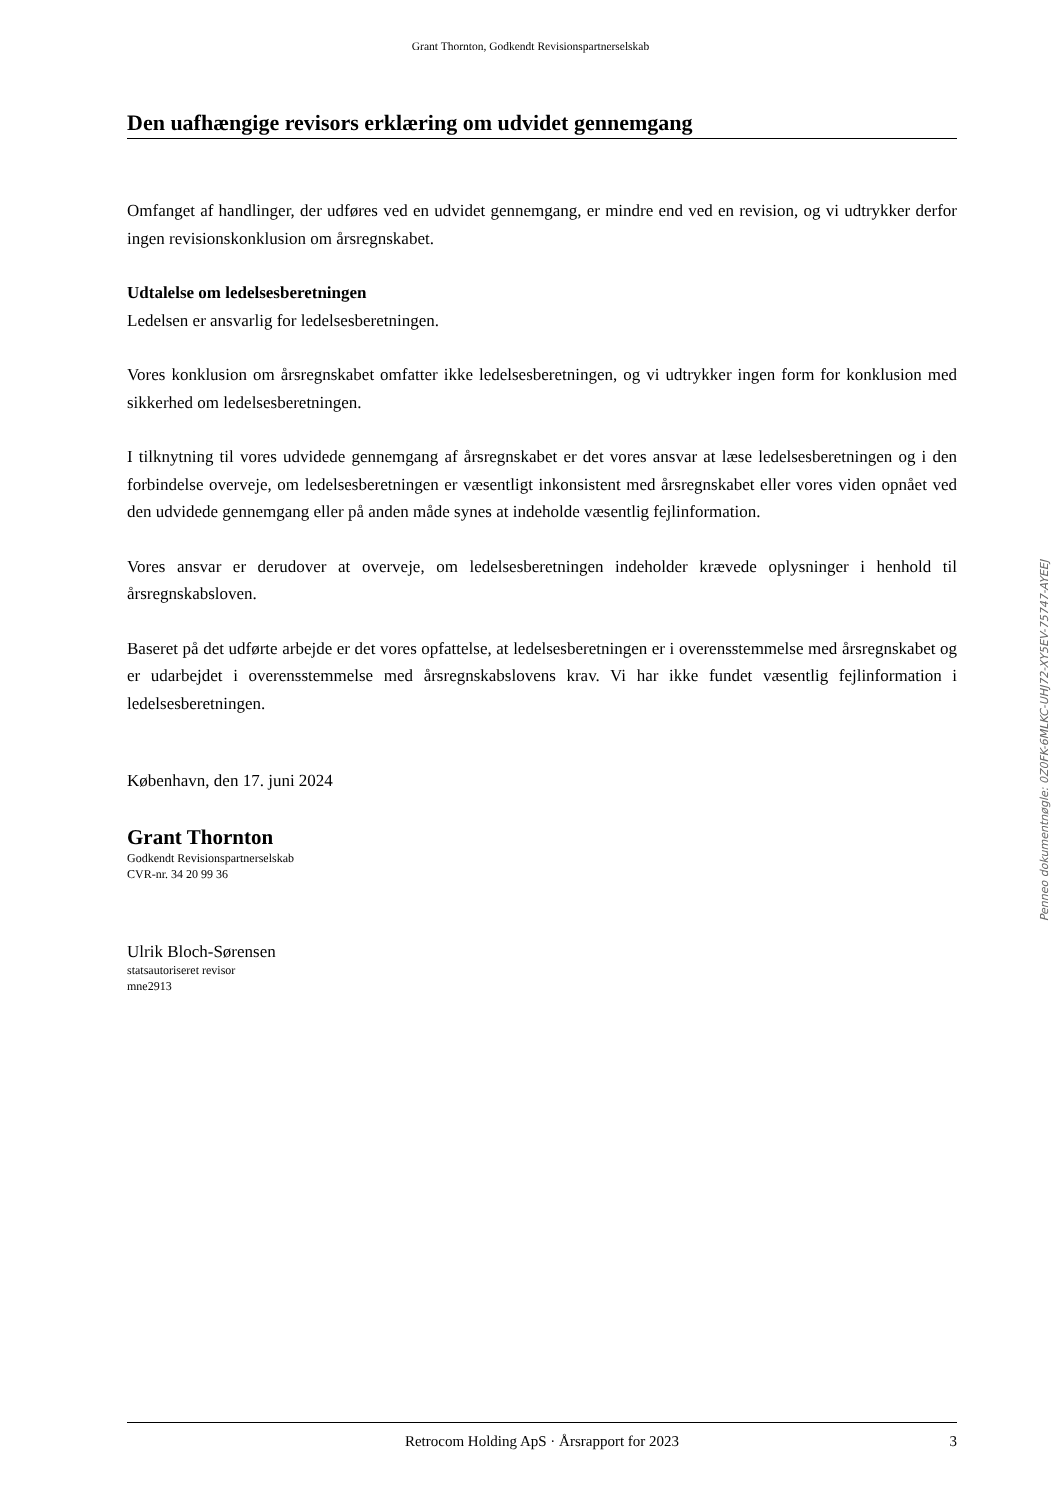Grant Thornton, Godkendt Revisionspartnerselskab
Den uafhængige revisors erklæring om udvidet gennemgang
Omfanget af handlinger, der udføres ved en udvidet gennemgang, er mindre end ved en revision, og vi udtrykker derfor ingen revisionskonklusion om årsregnskabet.
Udtalelse om ledelsesberetningen
Ledelsen er ansvarlig for ledelsesberetningen.
Vores konklusion om årsregnskabet omfatter ikke ledelsesberetningen, og vi udtrykker ingen form for konklusion med sikkerhed om ledelsesberetningen.
I tilknytning til vores udvidede gennemgang af årsregnskabet er det vores ansvar at læse ledelsesberetningen og i den forbindelse overveje, om ledelsesberetningen er væsentligt inkonsistent med årsregnskabet eller vores viden opnået ved den udvidede gennemgang eller på anden måde synes at indeholde væsentlig fejlinformation.
Vores ansvar er derudover at overveje, om ledelsesberetningen indeholder krævede oplysninger i henhold til årsregnskabsloven.
Baseret på det udførte arbejde er det vores opfattelse, at ledelsesberetningen er i overensstemmelse med årsregnskabet og er udarbejdet i overensstemmelse med årsregnskabslovens krav. Vi har ikke fundet væsentlig fejlinformation i ledelsesberetningen.
København, den 17. juni 2024
Grant Thornton
Godkendt Revisionspartnerselskab
CVR-nr. 34 20 99 36
Ulrik Bloch-Sørensen
statsautoriseret revisor
mne2913
Penneo dokumentnøgle: 0Z0FK-6MLKC-UHJ72-XY5EV-75747-AYEEJ
Retrocom Holding ApS · Årsrapport for 2023 3